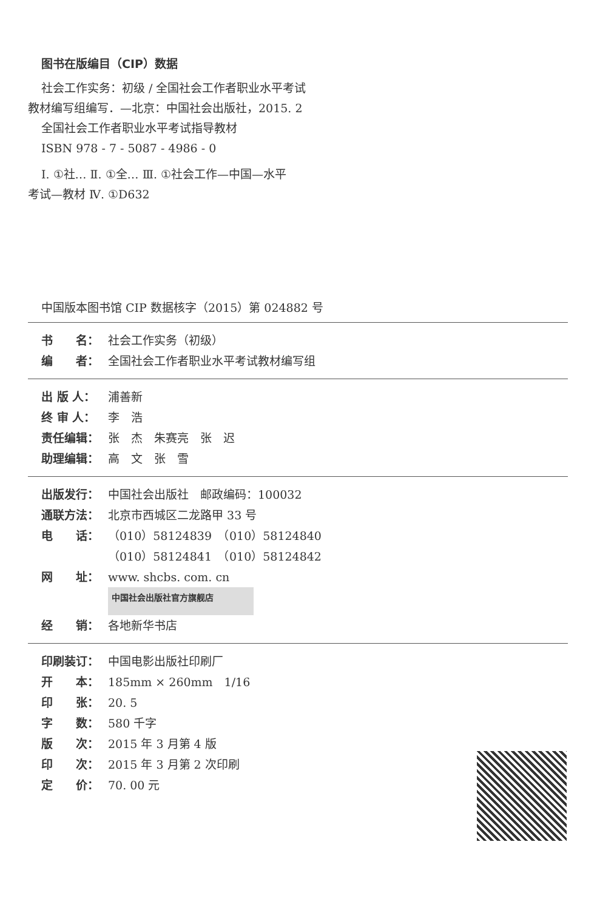图书在版编目（CIP）数据
社会工作实务：初级 / 全国社会工作者职业水平考试
教材编写组编写．—北京：中国社会出版社，2015. 2
全国社会工作者职业水平考试指导教材
ISBN 978 - 7 - 5087 - 4986 - 0
Ⅰ. ①社… Ⅱ. ①全… Ⅲ. ①社会工作—中国—水平
考试—教材 Ⅳ. ①D632
中国版本图书馆 CIP 数据核字（2015）第 024882 号
书　　名： 社会工作实务（初级）
编　　者： 全国社会工作者职业水平考试教材编写组
出 版 人： 浦善新
终 审 人： 李　浩
责任编辑： 张　杰　朱赛亮　张　迟
助理编辑： 高　文　张　雪
出版发行： 中国社会出版社　邮政编码：100032
通联方法： 北京市西城区二龙路甲 33 号
电　　话： （010）58124839　（010）58124840
（010）58124841　（010）58124842
网　　址： www. shcbs. com. cn
中国社会出版社官方旗舰店
经　　销： 各地新华书店
印刷装订： 中国电影出版社印刷厂
开　　本： 185mm × 260mm　1/16
印　　张： 20. 5
字　　数： 580 千字
版　　次： 2015 年 3 月第 4 版
印　　次： 2015 年 3 月第 2 次印刷
定　　价： 70. 00 元